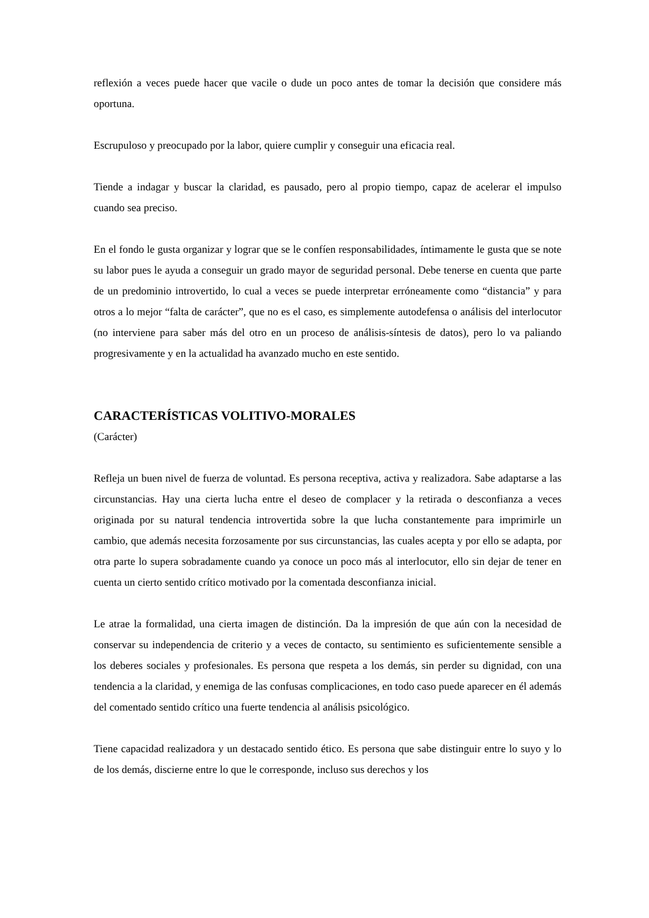reflexión a veces puede hacer que vacile o dude un poco antes de tomar la decisión que considere más oportuna.
Escrupuloso y preocupado por la labor, quiere cumplir y conseguir una eficacia real.
Tiende a indagar y buscar la claridad, es pausado, pero al propio tiempo, capaz de acelerar el impulso cuando sea preciso.
En el fondo le gusta organizar y lograr que se le confíen responsabilidades, íntimamente le gusta que se note su labor pues le ayuda a conseguir un grado mayor de seguridad personal. Debe tenerse en cuenta que parte de un predominio introvertido, lo cual a veces se puede interpretar erróneamente como “distancia” y para otros a lo mejor “falta de carácter”, que no es el caso, es simplemente autodefensa o análisis del interlocutor (no interviene para saber más del otro en un proceso de análisis-síntesis de datos), pero lo va paliando progresivamente y en la actualidad ha avanzado mucho en este sentido.
CARACTERÍSTICAS VOLITIVO-MORALES
(Carácter)
Refleja un buen nivel de fuerza de voluntad. Es persona receptiva, activa y realizadora. Sabe adaptarse a las circunstancias. Hay una cierta lucha entre el deseo de complacer y la retirada o desconfianza a veces originada por su natural tendencia introvertida sobre la que lucha constantemente para imprimirle un cambio, que además necesita forzosamente por sus circunstancias, las cuales acepta y por ello se adapta, por otra parte lo supera sobradamente cuando ya conoce un poco más al interlocutor, ello sin dejar de tener en cuenta un cierto sentido crítico motivado por la comentada desconfianza inicial.
Le atrae la formalidad, una cierta imagen de distinción. Da la impresión de que aún con la necesidad de conservar su independencia de criterio y a veces de contacto, su sentimiento es suficientemente sensible a los deberes sociales y profesionales. Es persona que respeta a los demás, sin perder su dignidad, con una tendencia a la claridad, y enemiga de las confusas complicaciones, en todo caso puede aparecer en él además del comentado sentido crítico una fuerte tendencia al análisis psicológico.
Tiene capacidad realizadora y un destacado sentido ético. Es persona que sabe distinguir entre lo suyo y lo de los demás, discierne entre lo que le corresponde, incluso sus derechos y los